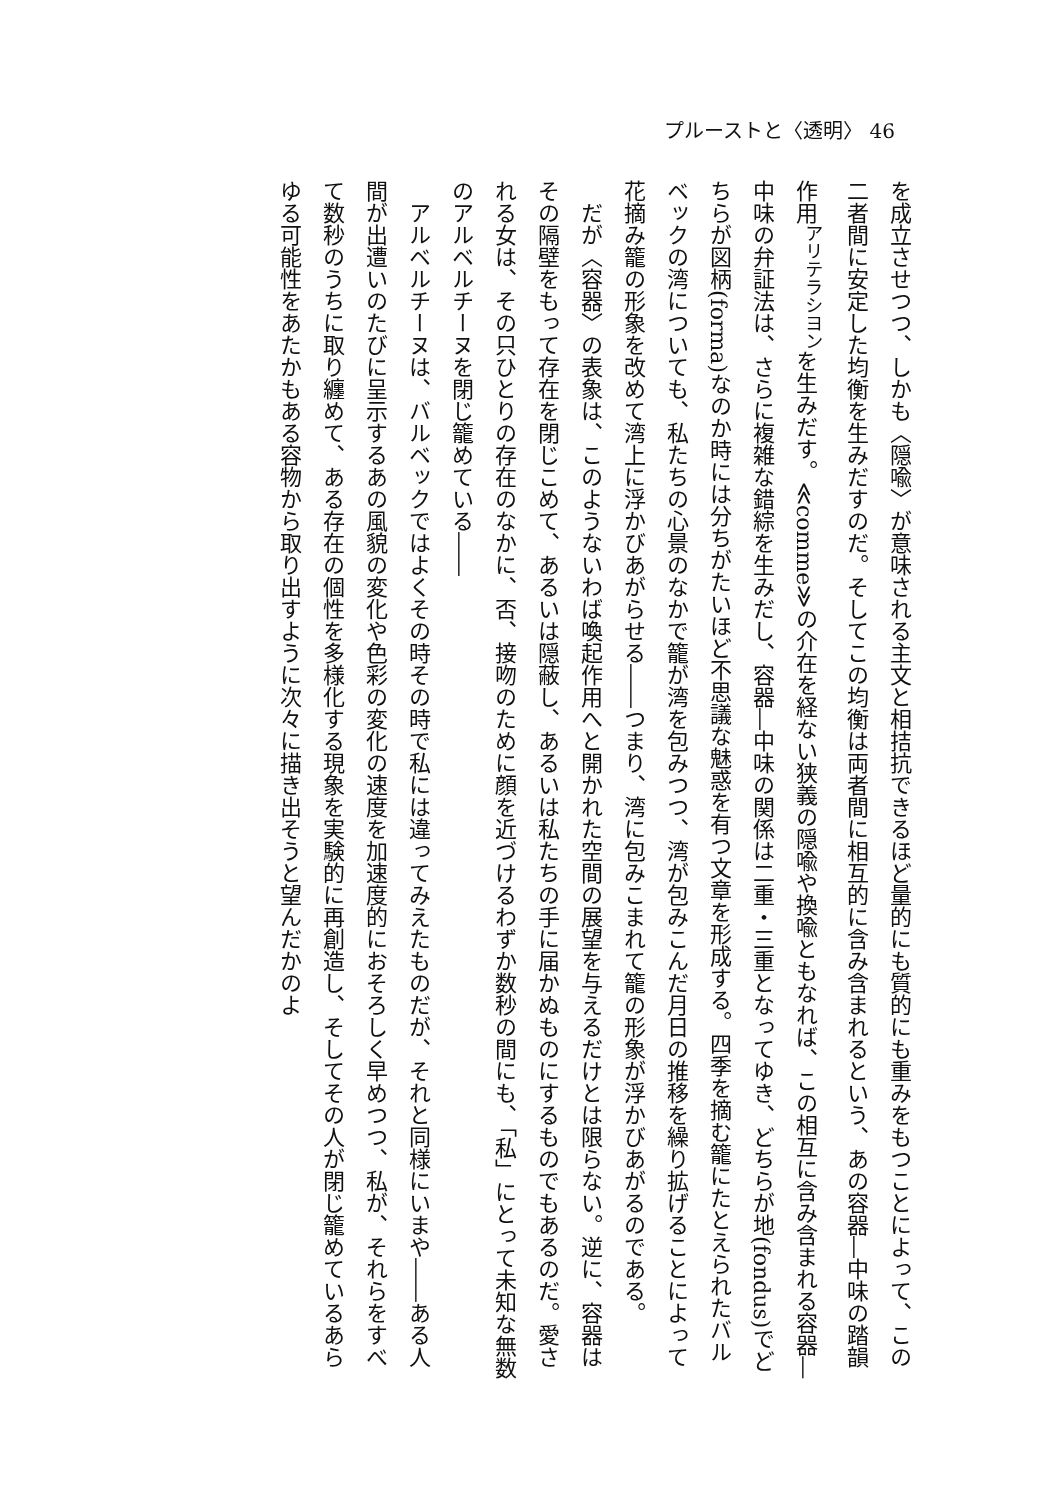プルーストと〈透明〉 46
を成立させつつ、しかも〈隠喩〉が意味される主文と相拮抗できるほど量的にも質的にも重みをもつことによって、この二者間に安定した均衡を生みだすのだ。そしてこの均衡は両者間に相互的に含み含まれるという、あの容器―中味の踏韻作用<sup>アリテラシヨン</sup>を生みだす。≪comme≫の介在を経ない狭義の隠喩や換喩ともなれば、この相互に含み含まれる容器―中味の弁証法は、さらに複雑な錯綜を生みだし、容器―中味の関係は二重・三重となってゆき、どちらが地(fondus)でどちらが図柄(forma)なのか時には分ちがたいほど不思議な魅惑を有つ文章を形成する。四季を摘む籠にたとえられたバルベックの湾についても、私たちの心景のなかで籠が湾を包みつつ、湾が包みこんだ月日の推移を繰り拡げることによって花摘み籠の形象を改めて湾上に浮かびあがらせる――つまり、湾に包みこまれて籠の形象が浮かびあがるのである。
だが〈容器〉の表象は、このようないわば喚起作用へと開かれた空間の展望を与えるだけとは限らない。逆に、容器はその隔壁をもって存在を閉じこめて、あるいは隠蔽し、あるいは私たちの手に届かぬものにするものでもあるのだ。愛される女は、その只ひとりの存在のなかに、否、接吻のために顔を近づけるわずか数秒の間にも、「私」にとって未知な無数のアルベルチーヌを閉じ籠めている――
アルベルチーヌは、バルベックではよくその時その時で私には違ってみえたものだが、それと同様にいまや――ある人間が出遭いのたびに呈示するあの風貌の変化や色彩の変化の速度を加速度的におそろしく早めつつ、私が、それらをすべて数秒のうちに取り纏めて、ある存在の個性を多様化する現象を実験的に再創造し、そしてその人が閉じ籠めているあらゆる可能性をあたかもある容物から取り出すように次々に描き出そうと望んだかのよ